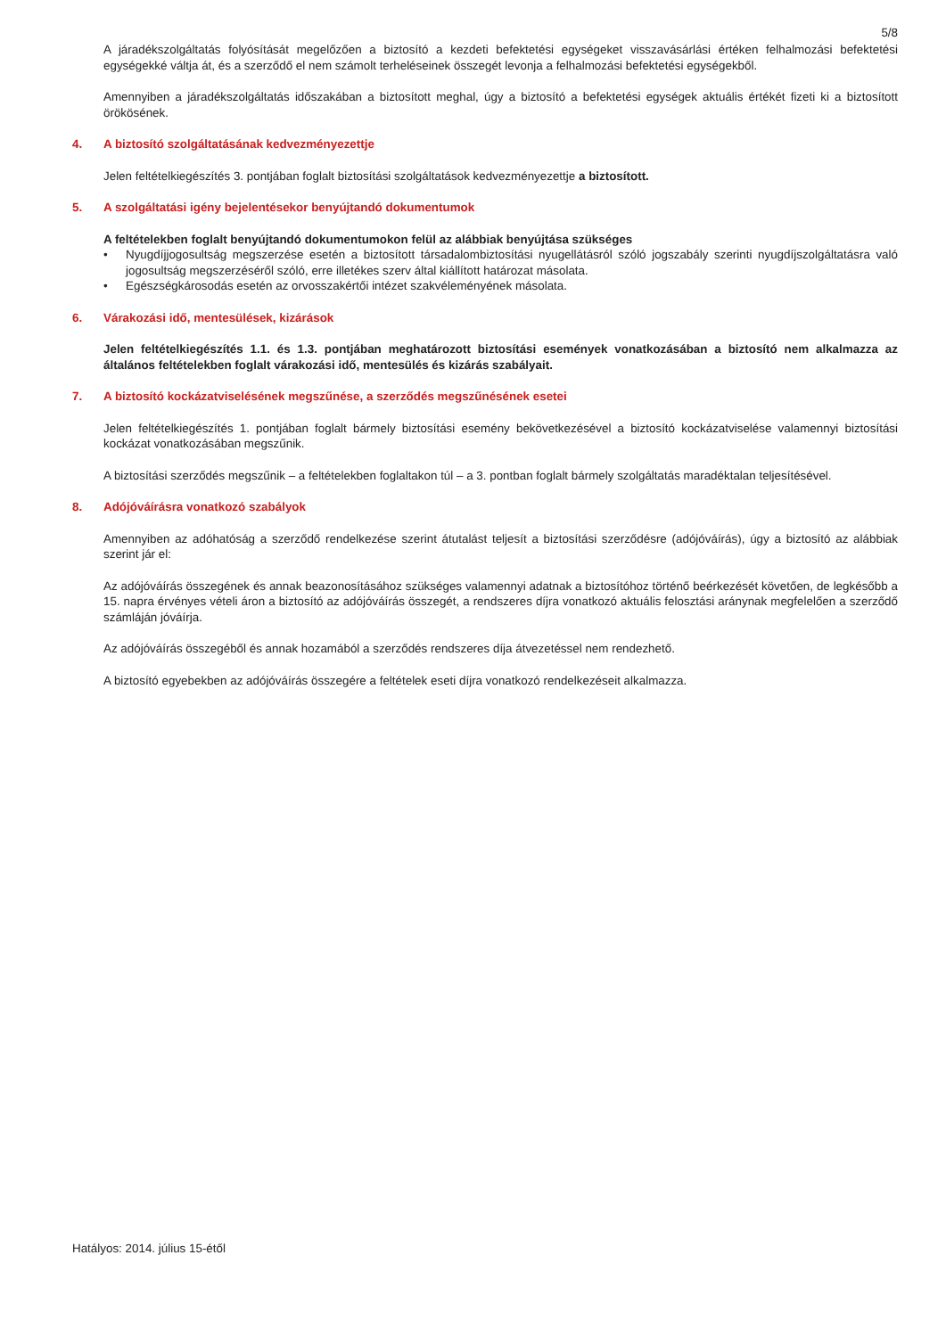5/8
A járadékszolgáltatás folyósítását megelőzően a biztosító a kezdeti befektetési egységeket visszavásárlási értéken felhalmozási befektetési egységekké váltja át, és a szerződő el nem számolt terheléseinek összegét levonja a felhalmozási befektetési egységekből.
Amennyiben a járadékszolgáltatás időszakában a biztosított meghal, úgy a biztosító a befektetési egységek aktuális értékét fizeti ki a biztosított örökösének.
4. A biztosító szolgáltatásának kedvezményezettje
Jelen feltételkiegészítés 3. pontjában foglalt biztosítási szolgáltatások kedvezményezettje a biztosított.
5. A szolgáltatási igény bejelentésekor benyújtandó dokumentumok
A feltételekben foglalt benyújtandó dokumentumokon felül az alábbiak benyújtása szükséges
• Nyugdíjjogosultság megszerzése esetén a biztosított társadalombiztosítási nyugellátásról szóló jogszabály szerinti nyugdíjszolgáltatásra való jogosultság megszerzéséről szóló, erre illetékes szerv által kiállított határozat másolata.
• Egészségkárosodás esetén az orvosszakértői intézet szakvéleményének másolata.
6. Várakozási idő, mentesülések, kizárások
Jelen feltételkiegészítés 1.1. és 1.3. pontjában meghatározott biztosítási események vonatkozásában a biztosító nem alkalmazza az általános feltételekben foglalt várakozási idő, mentesülés és kizárás szabályait.
7. A biztosító kockázatviselésének megszűnése, a szerződés megszűnésének esetei
Jelen feltételkiegészítés 1. pontjában foglalt bármely biztosítási esemény bekövetkezésével a biztosító kockázatviselése valamennyi biztosítási kockázat vonatkozásában megszűnik.
A biztosítási szerződés megszűnik – a feltételekben foglaltakon túl – a 3. pontban foglalt bármely szolgáltatás maradéktalan teljesítésével.
8. Adójóváírásra vonatkozó szabályok
Amennyiben az adóhatóság a szerződő rendelkezése szerint átutalást teljesít a biztosítási szerződésre (adójóváírás), úgy a biztosító az alábbiak szerint jár el:
Az adójóváírás összegének és annak beazonosításához szükséges valamennyi adatnak a biztosítóhoz történő beérkezését követően, de legkésőbb a 15. napra érvényes vételi áron a biztosító az adójóváírás összegét, a rendszeres díjra vonatkozó aktuális felosztási aránynak megfelelően a szerződő számláján jóváírja.
Az adójóváírás összegéből és annak hozamából a szerződés rendszeres díja átvezetéssel nem rendezhető.
A biztosító egyebekben az adójóváírás összegére a feltételek eseti díjra vonatkozó rendelkezéseit alkalmazza.
Hatályos: 2014. július 15-étől